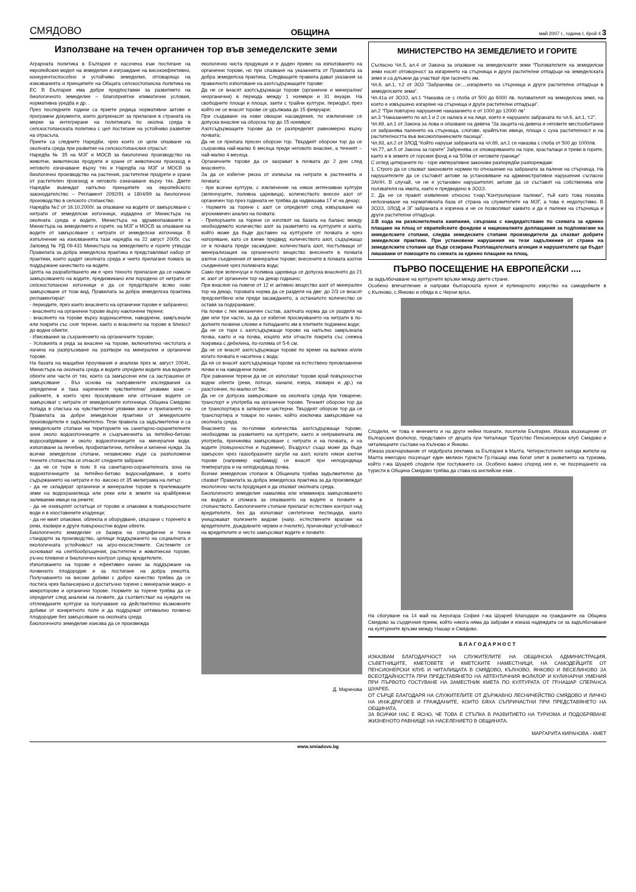СМЯДОВО ОБЩИНА май 2007 г., година I, брой 4 3
Използване на течен органичен тор във земеделските земи
Аграрната политика в България е насочена към постигане на европейския модел на земеделие и изграждане на високоефективно, конкурентоспособно и устойчиво земеделие, отговарящо на изискванията и принципите на Общата селскостопанска политика на ЕС В България има добри предпоставки за развитието на биологичното земеделие – благоприятни климатични условия, нормативна уредба и др. .
През последните години са приети редица нормативни актове и програмни документи, които допринасят за прилагане в страната на мерки за интегриране на политиката по околна среда в селскостопанската политика с цел постигане на устойчиво развитие на отрасъла.
Приети са следните Наредби, чрез които се цели опазване на околната среда при развитие на селскостопанския отрасъл:
Наредба № 35 на МЗГ и МОСВ за биологично производство на животни, животински продукти и храни от животински произход и неговото означаване върху тях и Наредба на МЗГ и МОСВ за биологично производство на растения, растителни продукти и храни от растителен произход и неговото означаване върху тях. Двете Наредби въвеждат напълно принципите на европейското законодателство – Регламент 2092/91 и 1804/99 за биологично производство в селското стопанство.
Наредба №2 от 16.10.2000г. за опазване на водите от замърсяване с нитрати от земеделски източници, издадена от Министъра на околната среда и водите, Министъра на здравеопазването и Министъра на земеделието и горите. на МЗГ и МОСВ за опазване на водите от замърсяване с нитрати от земеделски източници. В изпълнение на изискванията тази наредба на 22 август 2005г. със Заповед № РД 09-431 Министъра на земеделието и горите утвърди Правилата за добра земеделска практика и представляват набор от практики, които щадят околната среда и чието прилагане помага за поддържане качеството на водите.
Целта на разработването им е чрез тяхното прилагане да се намали замърсяването на водите, предизвикано или породено от нитрати от селскостопански източници и да се предотврати всяко ново замърсяване от този вид. Правилата за добра земеделска практика регламентират:
- периодите, през които внасянето на органични торове е забранено;
- внасянето на органични торове върху наклонени терени;
- внасянето на торове върху водонаситени, наводнени, замръзнали или покрити със сняг терени, както и внасянето на торове в близост до водни обекти;
- Изисквания за съхранението на органичните торове;
- Условията и реда за внасяне на торове, включително честотата и начина на разпръскване на разтвори на минерални и органични торове.
На базата на мащабни проучвания и анализи през м. август 2004г., Министъра на околната среда и водите определи водите във водните обекти или части от тях, които са замърсени или са застрашени от замърсяване . Въз основа на направените изследвания са определени и така наречените чувствителни/ уязвими зони – районите, в които чрез просмукване или оттичане водите се замърсяват с нитрати от земеделските източници. Община Смядово попада в списъка на чувствителни/ уязвими зони и прилагането на Правилата за добри земеделски практики от земеделските производители е задължително. Тези правила са задължителни и са земеделските стопани на териториите на санитарно-охранителните зони около водоизточниците и съоръженията за питейно-битово водоснабдяване и около водоизточниците на минерални води, използвани за лечебни, профилактични, питейни и хигиени нужди. За всички земеделски стопани, независимо къде са разположени техните стопанства се отнасят следните забрани:
- да не се тори в пояс II на санитарно-охранителната зона на водоизточниците за питейно-битово водоснабдяване, в която съдържанието на нитрати е по -високо от 35 милиграма на литър;
- да не складират органични и минерални торове в прилежащите земи на водохранилища или реки или в земите на крайбрежни заливаеми ивици на реките;
- да не изхвърлят остатъци от торове и опаковки в повърхностните води и в изоставените кладенци;
- да не мият опаковки, облекла и оборудване, свързани с торенето в реки, язовири и други повърхностни водни обекти.
Биологичното земеделие се базира на специфични и точни стандарти за производство, целящи поддържането на социалната и екологичната устойчивост на агро-екосистемите. Системите се основават на сеитбообръщения, растителни и животински торове, ръчно плевене и биологичен контрол срещу вредителите.
Използването на торове е ефективен начин за поддържане на почвеното плодородие и за постигане на добра реколта. Получаването на високи добиви с добро качество трябва да се постига чрез балансирано и достатъчно торене с минерални макро- и микроторове и органични торове. Нормите за торене трябва да се определят след анализи на почвите, да съответстват на нуждите на отглежданите култури за получаване на действително възможните добиви от конкретното поле и да поддържат оптимално почвено плодородие без замърсяване на околната среда
Биологичното земеделие изисква да се произвежда
екологично чиста продукция и е даден привес на използването на органични торове, но при спазване на указанията от Правилата за добра земеделска практика. Следващите правила дават указания за правилното използване на азотсъдържащите торове:
Да не се внасят азотсъдържащи торове (органични и минерални/ неорганични) в периода между 1 ноември и 31 януари. На свободните площи и площи, заети с трайни култури, периодът, през който не се внасят торове се удължава до 15 февруари;
При създаване на нови овощни насаждения, по изключение се допуска внасяне на оборска тор до 15 ноември;
Азотсъдържащите торове да се разпределят равномерно върху почвата;
Да не се прилага пресен оборски тор. Твърдият оборски тор да се съхранява най-малко 6 месеца преди неговото внасяне, а течният – най-малко 4 месеца.
Органичните торове да се заорават в почвата до 2 дни след внасянето.
За да се избегне риска от излишък на нитрати в растенията и почвата:
- при всички култури, с изключение на някои интензивни култури (зеленчуците, поливна царевица), количеството внесен азот от органичен тор през годината не трябва да надвишава 17 кг на декар;
- Нормите за торене с азот се определят след извършване на агрохимичен анализ на почвата:
- Препоръките за торене се изготвят на базата на баланс между необходимото количество азот за развитието на културите и азота, който може да бъде доставен на културите от почвата и чрез наторяване, като се вземе предвид: количеството азот, съдържащо се в почвата преди засаждане; количествата азот, постъпващи от минерализация на органичното вещество внесените в почвата азотни съединения от минерални торове; внесените в почвата азотни съединения чрез поливната вода;
Само при зеленчуци и поливна царевица се допуска внасянето до 21 кг. азот от органичен тор на декар годишно;
При внасяне на повече от 12 кг активно вещество азот от минерален тор на декар, торовата норма да се разделя на две: до 2/3 се внасят предсеитбено или преди засаждането, а останалото количество се оставя за подхранване;
На почви с лек механичен състав, азотната норма да се разделя на две или три части, за да се избегне просмукването на нитрати в по-долните почвени слоеве и попадането им в плитките подземни води;
Да не се тори с азотсъдържащи торове на напълно замръзнала почва, както и на почва, изцяло или отчасти покрита със снежна покривка с дебелина, по-голяма от 5-6 см.
Да не се внасят азотсъдържащи торове по време на валежи и/или когато почвата е наситена с вода;
Да не се внасят азотсъдържащи торове на естествено преовлажнени почви и на наводнени почви;
При равнинни терени да не се използват торове край повърхностни водни обекти (реки, потоци, канали, езера, язовири и др.) на разстояние, по-малко от 5м.;
Да не се допуска замърсяване на околната среда при товарене, транспорт и употреба на органични торове. Течният оборски тор да се транспортира в затворени цистерни. Твърдият оборски тор да се транспортира и товари по начин, който изключва замърсяване на околната среда.
Внасянето на по-големи количества азотсъдържащи торове, необходими за развитието на културите, както и неправилната им употреба, причинява замърсяване с нитрати и на почвата, и на водите (повърхностни и подземни). Въздухът също може да бъде замърсен чрез газообразните загуби на азот, когато някои азотни торове (например карбамид) се внасят при неподходяща температура и на неподходяща почва.
Всички земеделски стопани в Общината трябва задължително да спазват Правилата за добра земеделска практика за да произвеждат екологично чиста продукция и да опазват околната среда.
Биологичното земеделие намалява или елиминира замърсяването на водата и спомага за опазването на водите и почвите в стопанството. Биологичните стопани прилагат естествен контрол над вредителите, без да използват синтетични пестициди, които унищожават полезните видове (напр. естествените врагове на вредителите, дъждовните червеи и пчелите), причиняват устойчивост на вредителите и често замърсяват водите и почвите.
Д. Маринова
МИНИСТЕРСТВО НА ЗЕМЕДЕЛИЕТО И ГОРИТЕ
Съгласно Чл.5, ал.4 от Закона за опазване на земеделските земи “Ползвателите на земеделски земи носят отговорност за изгарянето на стърнища и други растителни отпадъци на земеделската земя и са длъжни да участват при гасенето им.
Чл.6, ал.1, т.2 от ЗОЗ ”Забранява се:....изгарянето на стърнища и други растителни отпадъци в земеделските земи”.
Чл.41а от ЗОЗЗ, ал.1 “Наказва се с глоба от 500 до 6000 лв. ползвателят на земеделска земя, на която е извършено изгаряне на стърнища и други растителни отпадъци”.
ал.2 “При повторно нарушение наказанието е от 1000 до 12000 лв”
ал.3 “Наказанието по ал.1 и 2 се налага и на лице, което е нарушило забраната по чл.6, ал.1, т.2”.
Чл.69, ал.1 от Закона за лова и опазване на дивеча “За защита на дивеча и неговите местообитания се забранява паленето на стърнища, слогове, крайпътни ивици, площи с суха растителност и на растителността във високопланинските пасища”.
Чл.93, ал.2 от ЗЛОД “Който наруши забраната на чл.69, ал.1 се наказва с глоба от 500 до 1000лв.
Чл.77, ал.5 от Закона за горите” Забренява се опожаряванито на гори, храсталаци и треви в горите, както и в земите от горския фонд и на 500м от неговите граници”
С оглед цитираните по - горе императивни законови разпоредби разпореждам:
1. Строго да се спазват законовите нормии по отношение на забраната за палене на стърнища. На нарушителите да се съставят актове за установяване на административни нарушения съгласно ЗАНН. В случай, че не е установен нарушителят, актове да се съставят на собственика или ползвателя на имота, както е предвидено в ЗОЗЗ.
2. Да не се правят изявления относно т.нар.”Контролирани палежи”, тъй като това показва непознаване на нормативната база от страна на служителите на МЗГ, а това е недопустимо. В ЗОЗЗ, ЗЛОД и ЗГ забраната е изрична и не се позволяват каквито и да е палежи на стърнища и други растителни отпадъци.
3.В хода на разяснителната кампания, свързана с кандидатстване по схемата за единно плащане на площ от еврапейските фондове и националните доплащания за подпомагане на земеделските стопани, следва земедеските стопани производители да спазват добрите земеделски практики. При установени нарушения на тези задължения от страна на земеделските стопани ще бъде сезирана Разплащателната агенция и нарушителите ще бъдат лишавани от помощите по схемата за единно плащане на площ.
ПЪРВО ПОСЕЩЕНИЕ НА ЕВРОПЕЙСКИ ....
за задълбочаване на културните връзки между двете страни.
Особено впечатление и направи българската кухня и кулинарното изкуство на самодейките в с.Кълново, с.Янково и обяда в с.Черни връх.
Сподели, че това е мнението и на други нейни познати, посетили България. Изказа възхищение от българския фолклор, представен от децата при Читалище “Братство Пенсионерски клуб Смядово и читалищните състави на Кълново и Янково.
Изказа разочарование от недобрата реклама за България в Малта. Четиристотинте хиляди жители на Малта ежегодно посрещат един милион туристи Гр.Нашар има богат опит в развитието на туризма, който г-жа Шуареб сподели при гостуването си. Особено важно според нея е, че посрещането на туристи в Община Смядово трябва да става на английски език .
На сбогуване на 14 май на Аерогара София г-жа Шуареб благодари на гражданите на Община Смядово за сърдечния прием, който никога няма да забрави и изказа надеждата си за задълбочаване на културните връзки между Нашар и Смядово.
Б Л А Г О Д А Р Н О С Т
ИЗКАЗВАМ БЛАГОДАРНОСТ НА СЛУЖИТЕЛИТЕ НА ОБЩИНСКА АДМИНИСТРАЦИЯ, СЪВЕТНИЦИТЕ, КМЕТОВЕТЕ И КМЕТСКИТЕ НАМЕСТНИЦИ, НА САМОДЕЙЦИТЕ ОТ ПЕНСИОНЕРСКИ КЛУБ И ЧИТАЛИЩАТА В СМЯДОВО, КЪЛНОВО, ЯНКОВО И ВЕСЕЛИНОВО ЗА ВСЕОТДАЙНОСТТА ПРИ ПРЕДСТАВЯНЕТО НА АВТЕНТИЧНИЯ ФОЛКЛОР И КУЛИНАРНИ УМЕНИЯ ПРИ ПЪРВОТО ГОСТУВАНЕ НА ЗАМЕСТНИК КМЕТА ПО КУЛТУРАТА ОТ ГР.НАШАР СПЕРАНСА ШУАРЕБ.
ОТ СЪРЦЕ БЛАГОДАРЯ НА СЛУЖИТЕЛИТЕ ОТ ДЪРЖАВНО ЛЕСНИЧЕЙСТВО СМЯДОВО И ЛИЧНО НА ИНЖ.ДРАГОЕВ И ГРАЖДАНИТЕ, КОИТО БЯХА СЪПРИЧАСТНИ ПРИ ПРЕДСТАВЯНЕТО НА ОБЩИНАТА.
ЗА ВСИЧКИ НАС Е ЯСНО, ЧЕ ТОВА Е СТЪПКА В РАЗВИТИЕТО НА ТУРИЗМА И ПОДОБРЯВАНЕ ЖИЗНЕНОТО РАВНИЩЕ НА НАСЕЛЕНИЕТО В ОБЩИНАТА.
МАРГАРИТА КИРАНОВА - КМЕТ
www.smiadovo.bg